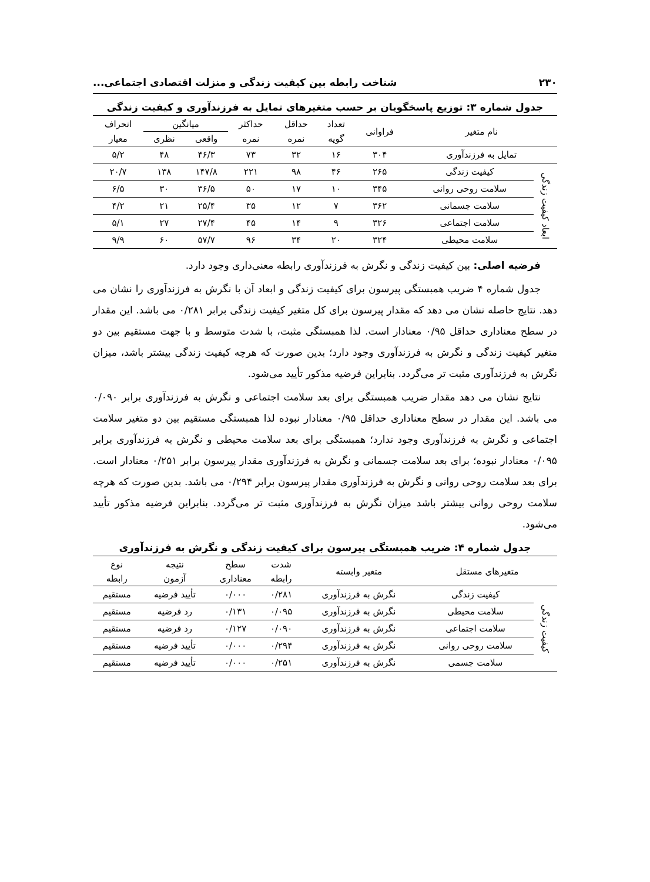۲۳۰ شناخت رابطه بین کیفیت زندگی و منزلت اقتصادی اجتماعی...
جدول شماره ۳: توزیع پاسخگویان بر حسب متغیرهای تمایل به فرزندآوری و کیفیت زندگی
| نام متغیر | | فراوانی | تعداد | حداقل | حداکثر | میانگین | | انحراف |
| --- | --- | --- | --- | --- | --- | --- | --- | --- |
| | | | گویه | نمره | نمره | واقعی | نظری | معیار |
| تمایل به فرزندآوری | | ۳۰۴ | ۱۶ | ۳۲ | ۷۳ | ۴۶/۳ | ۴۸ | ۵/۲ |
| ابعاد کیفیت زندگی | کیفیت زندگی | ۲۶۵ | ۴۶ | ۹۸ | ۲۲۱ | ۱۴۷/۸ | ۱۳۸ | ۲۰/۷ |
| | سلامت روحی روانی | ۳۴۵ | ۱۰ | ۱۷ | ۵۰ | ۳۶/۵ | ۳۰ | ۶/۵ |
| | سلامت جسمانی | ۳۶۲ | ۷ | ۱۲ | ۳۵ | ۲۵/۴ | ۲۱ | ۴/۲ |
| | سلامت اجتماعی | ۳۲۶ | ۹ | ۱۴ | ۴۵ | ۲۷/۴ | ۲۷ | ۵/۱ |
| | سلامت محیطی | ۳۲۴ | ۲۰ | ۳۴ | ۹۶ | ۵۷/۷ | ۶۰ | ۹/۹ |
فرضیه اصلی: بین کیفیت زندگی و نگرش به فرزندآوری رابطه معنی‌داری وجود دارد.
جدول شماره ۴ ضریب همبستگی پیرسون برای کیفیت زندگی و ابعاد آن با نگرش به فرزندآوری را نشان می دهد. نتایج حاصله نشان می دهد که مقدار پیرسون برای کل متغیر کیفیت زندگی برابر ۰/۲۸۱ می باشد. این مقدار در سطح معناداری حداقل ۰/۹۵ معنادار است. لذا همبستگی مثبت، با شدت متوسط و با جهت مستقیم بین دو متغیر کیفیت زندگی و نگرش به فرزندآوری وجود دارد؛ بدین صورت که هرچه کیفیت زندگی بیشتر باشد، میزان نگرش به فرزندآوری مثبت تر می‌گردد. بنابراین فرضیه مذکور تأیید می‌شود.
نتایج نشان می دهد مقدار ضریب همبستگی برای بعد سلامت اجتماعی و نگرش به فرزندآوری برابر ۰/۰۹۰ می باشد. این مقدار در سطح معناداری حداقل ۰/۹۵ معنادار نبوده لذا همبستگی مستقیم بین دو متغیر سلامت اجتماعی و نگرش به فرزندآوری وجود ندارد؛ همبستگی برای بعد سلامت محیطی و نگرش به فرزندآوری برابر ۰/۰۹۵ معنادار نبوده؛ برای بعد سلامت جسمانی و نگرش به فرزندآوری مقدار پیرسون برابر ۰/۲۵۱ معنادار است. برای بعد سلامت روحی روانی و نگرش به فرزندآوری مقدار پیرسون برابر ۰/۲۹۴ می باشد. بدین صورت که هرچه سلامت روحی روانی بیشتر باشد میزان نگرش به فرزندآوری مثبت تر می‌گردد. بنابراین فرضیه مذکور تأیید می‌شود.
جدول شماره ۴: ضریب همبستگی پیرسون برای کیفیت زندگی و نگرش به فرزندآوری
| متغیرهای مستقل | | متغیر وابسته | شدت | سطح | نتیجه | نوع |
| --- | --- | --- | --- | --- | --- | --- |
| | | | رابطه | معناداری | آزمون | رابطه |
| کیفیت زندگی | کیفیت زندگی | نگرش به فرزندآوری | ۰/۲۸۱ | ۰/۰۰۰ | تأیید فرضیه | مستقیم |
| | سلامت محیطی | نگرش به فرزندآوری | ۰/۰۹۵ | ۰/۱۳۱ | رد فرضیه | مستقیم |
| | سلامت اجتماعی | نگرش به فرزندآوری | ۰/۰۹۰ | ۰/۱۲۷ | رد فرضیه | مستقیم |
| | سلامت روحی روانی | نگرش به فرزندآوری | ۰/۲۹۴ | ۰/۰۰۰ | تأیید فرضیه | مستقیم |
| | سلامت جسمی | نگرش به فرزندآوری | ۰/۲۵۱ | ۰/۰۰۰ | تأیید فرضیه | مستقیم |